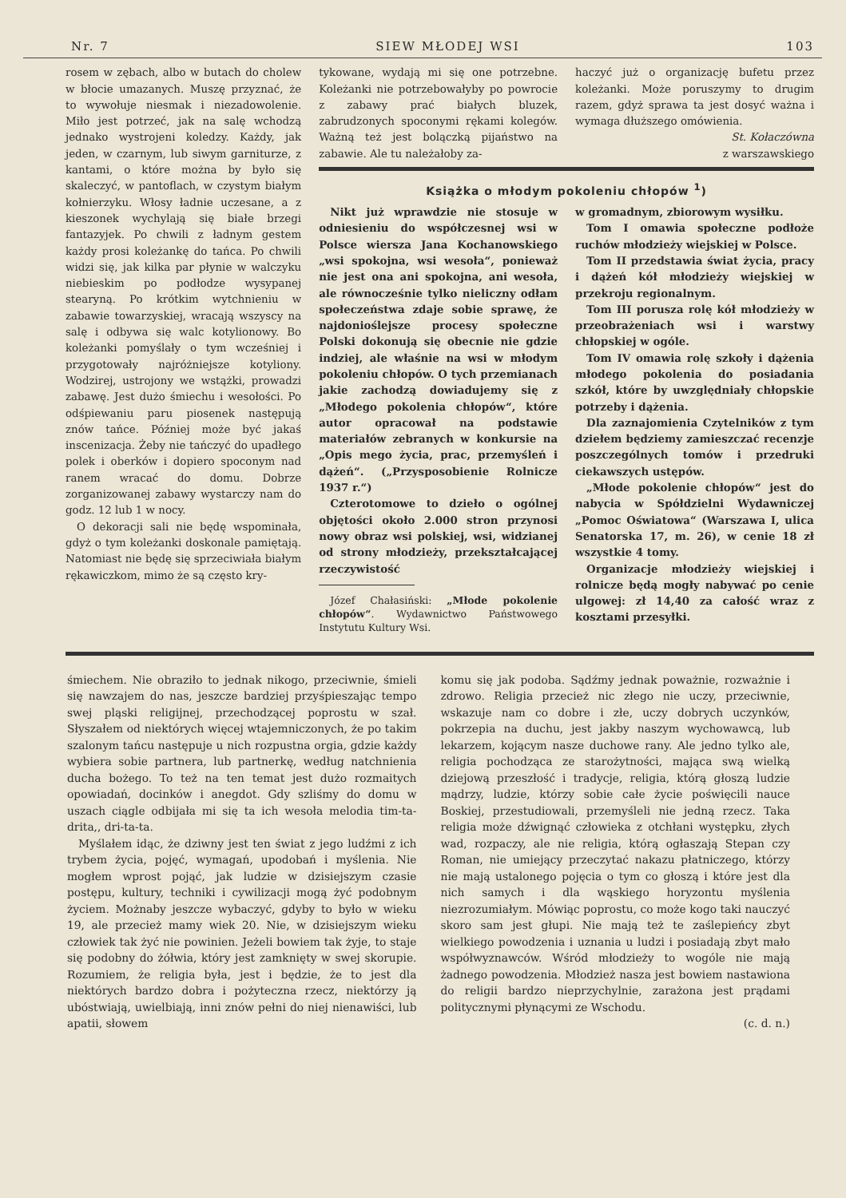Nr. 7 SIEW MŁODEJ WSI 103
rosem w zębach, albo w butach do cholew w błocie umazanych. Muszę przyznać, że to wywołuje niesmak i niezadowolenie. Miło jest potrzeć, jak na salę wchodzą jednako wystrojeni koledzy. Każdy, jak jeden, w czarnym, lub siwym garniturze, z kantami, o które można by było się skaleczyć, w pantoflach, w czystym białym kołnierzyku. Włosy ładnie uczesane, a z kieszonek wychylają się białe brzegi fantazyjek. Po chwili z ładnym gestem każdy prosi koleżankę do tańca. Po chwili widzi się, jak kilka par płynie w walczyku niebieskim po podłodze wysypanej stearyną. Po krótkim wytchnieniu w zabawie towarzyskiej, wracają wszyscy na salę i odbywa się walc kotylionowy. Bo koleżanki pomyślały o tym wcześniej i przygotowały najróżniejsze kotyliony. Wodzirej, ustrojony we wstążki, prowadzi zabawę. Jest dużo śmiechu i wesołości. Po odśpiewaniu paru piosenek następują znów tańce. Później może być jakaś inscenizacja. Żeby nie tańczyć do upadłego polek i oberków i dopiero spoconym nad ranem wracać do domu. Dobrze zorganizowanej zabawy wystarczy nam do godz. 12 lub 1 w nocy.
O dekoracji sali nie będę wspominała, gdyż o tym koleżanki doskonale pamiętają. Natomiast nie będę się sprzeciwiała białym rękawiczkom, mimo że są często kry-
tykowane, wydają mi się one potrzebne. Koleżanki nie potrzebowałyby po powrocie z zabawy prać białych bluzek, zabrudzonych spoconymi rękami kolegów. Ważną też jest bolączką pijaństwo na zabawie. Ale tu należałoby za-
haczyć już o organizację bufetu przez koleżanki. Może poruszymy to drugim razem, gdyż sprawa ta jest dosyć ważna i wymaga dłuższego omówienia.
St. Kołaczówna
z warszawskiego
Książka o młodym pokoleniu chłopów <sup>1</sup>)
Nikt już wprawdzie nie stosuje w odniesieniu do współczesnej wsi w Polsce wiersza Jana Kochanowskiego „wsi spokojna, wsi wesoła“, ponieważ nie jest ona ani spokojna, ani wesoła, ale równocześnie tylko nieliczny odłam społeczeństwa zdaje sobie sprawę, że najdonioślejsze procesy społeczne Polski dokonują się obecnie nie gdzie indziej, ale właśnie na wsi w młodym pokoleniu chłopów. O tych przemianach jakie zachodzą dowiadujemy się z „Młodego pokolenia chłopów“, które autor opracował na podstawie materiałów zebranych w konkursie na „Opis mego życia, prac, przemyśleń i dążeń“. („Przysposobienie Rolnicze 1937 r.“)
Czterotomowe to dzieło o ogólnej objętości około 2.000 stron przynosi nowy obraz wsi polskiej, wsi, widzianej od strony młodzieży, przekształcającej rzeczywistość
Józef Chałasiński: „Młode pokolenie chłopów“. Wydawnictwo Państwowego Instytutu Kultury Wsi.
w gromadnym, zbiorowym wysiłku.
Tom I omawia społeczne podłoże ruchów młodzieży wiejskiej w Polsce.
Tom II przedstawia świat życia, pracy i dążeń kół młodzieży wiejskiej w przekroju regionalnym.
Tom III porusza rolę kół młodzieży w przeobrażeniach wsi i warstwy chłopskiej w ogóle.
Tom IV omawia rolę szkoły i dążenia młodego pokolenia do posiadania szkół, które by uwzględniały chłopskie potrzeby i dążenia.
Dla zaznajomienia Czytelników z tym dziełem będziemy zamieszczać recenzje poszczególnych tomów i przedruki ciekawszych ustępów.
„Młode pokolenie chłopów“ jest do nabycia w Spółdzielni Wydawniczej „Pomoc Oświatowa“ (Warszawa I, ulica Senatorska 17, m. 26), w cenie 18 zł wszystkie 4 tomy.
Organizacje młodzieży wiejskiej i rolnicze będą mogły nabywać po cenie ulgowej: zł 14,40 za całość wraz z kosztami przesyłki.
śmiechem. Nie obraziło to jednak nikogo, przeciwnie, śmieli się nawzajem do nas, jeszcze bardziej przyśpieszając tempo swej pląski religijnej, przechodzącej poprostu w szał. Słyszałem od niektórych więcej wtajemniczonych, że po takim szalonym tańcu następuje u nich rozpustna orgia, gdzie każdy wybiera sobie partnera, lub partnerkę, według natchnienia ducha bożego. To też na ten temat jest dużo rozmaitych opowiadań, docinków i anegdot. Gdy szliśmy do domu w uszach ciągle odbijała mi się ta ich wesoła melodia tim-ta-drita,, dri-ta-ta.
Myślałem idąc, że dziwny jest ten świat z jego ludźmi z ich trybem życia, pojęć, wymagań, upodobań i myślenia. Nie mogłem wprost pojąć, jak ludzie w dzisiejszym czasie postępu, kultury, techniki i cywilizacji mogą żyć podobnym życiem. Możnaby jeszcze wybaczyć, gdyby to było w wieku 19, ale przecież mamy wiek 20. Nie, w dzisiejszym wieku człowiek tak żyć nie powinien. Jeżeli bowiem tak żyje, to staje się podobny do żółwia, który jest zamknięty w swej skorupie. Rozumiem, że religia była, jest i będzie, że to jest dla niektórych bardzo dobra i pożyteczna rzecz, niektórzy ją ubóstwiają, uwielbiają, inni znów pełni do niej nienawiści, lub apatii, słowem
komu się jak podoba. Sądźmy jednak poważnie, rozważnie i zdrowo. Religia przecież nic złego nie uczy, przeciwnie, wskazuje nam co dobre i złe, uczy dobrych uczynków, pokrzepia na duchu, jest jakby naszym wychowawcą, lub lekarzem, kojącym nasze duchowe rany. Ale jedno tylko ale, religia pochodząca ze starożytności, mająca swą wielką dziejową przeszłość i tradycje, religia, którą głoszą ludzie mądrzy, ludzie, którzy sobie całe życie poświęcili nauce Boskiej, przestudiowali, przemyśleli nie jedną rzecz. Taka religia może dźwignąć człowieka z otchłani występku, złych wad, rozpaczy, ale nie religia, którą ogłaszają Stepan czy Roman, nie umiejący przeczytać nakazu płatniczego, którzy nie mają ustalonego pojęcia o tym co głoszą i które jest dla nich samych i dla wąskiego horyzontu myślenia niezrozumiałym. Mówiąc poprostu, co może kogo taki nauczyć skoro sam jest głupi. Nie mają też te zaślepieńcy zbyt wielkiego powodzenia i uznania u ludzi i posiadają zbyt mało współwyznawców. Wśród młodzieży to wogóle nie mają żadnego powodzenia. Młodzież nasza jest bowiem nastawiona do religii bardzo nieprzychylnie, zarażona jest prądami politycznymi płynącymi ze Wschodu.
(c. d. n.)